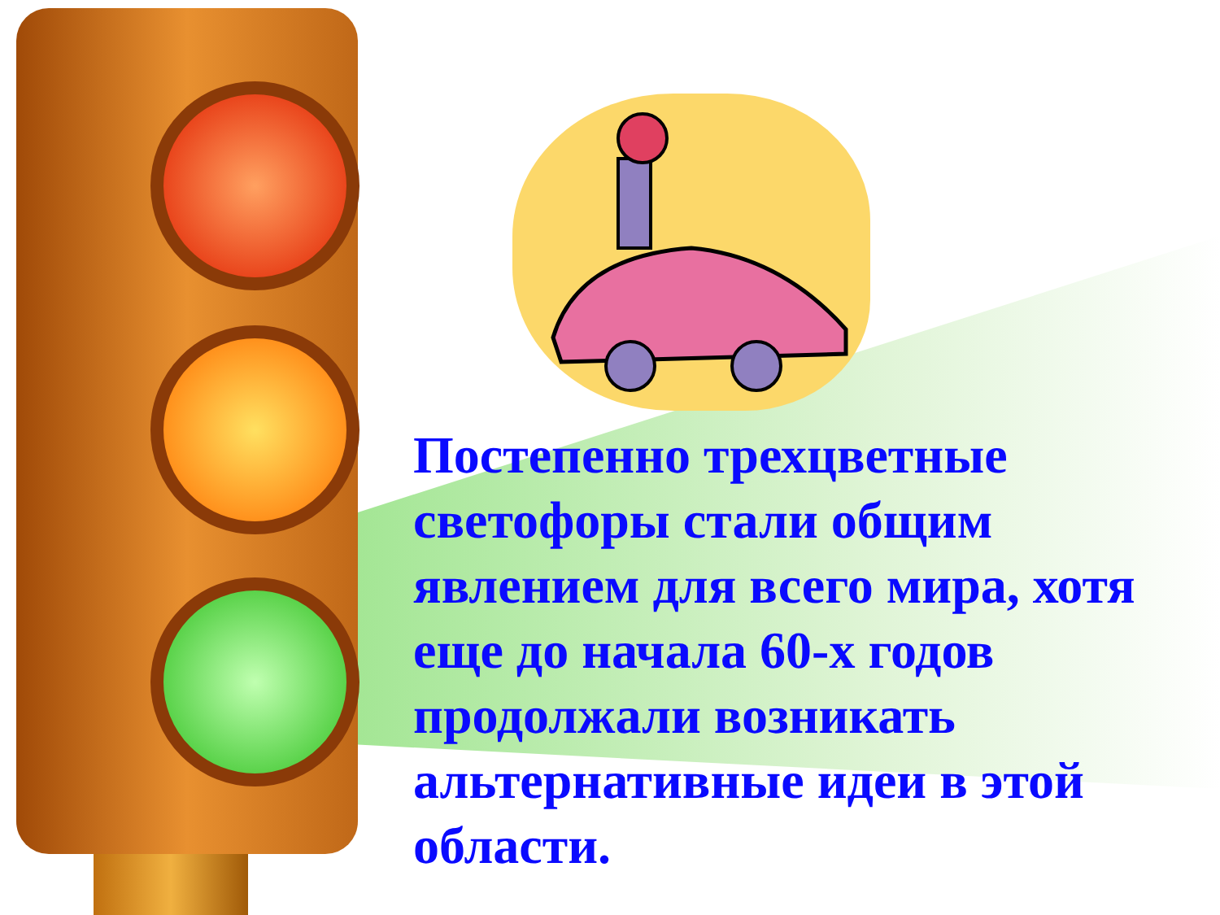Постепенно трехцветные светофоры стали общим явлением для всего мира, хотя еще до начала 60-х годов продолжали возникать альтернативные идеи в этой области.